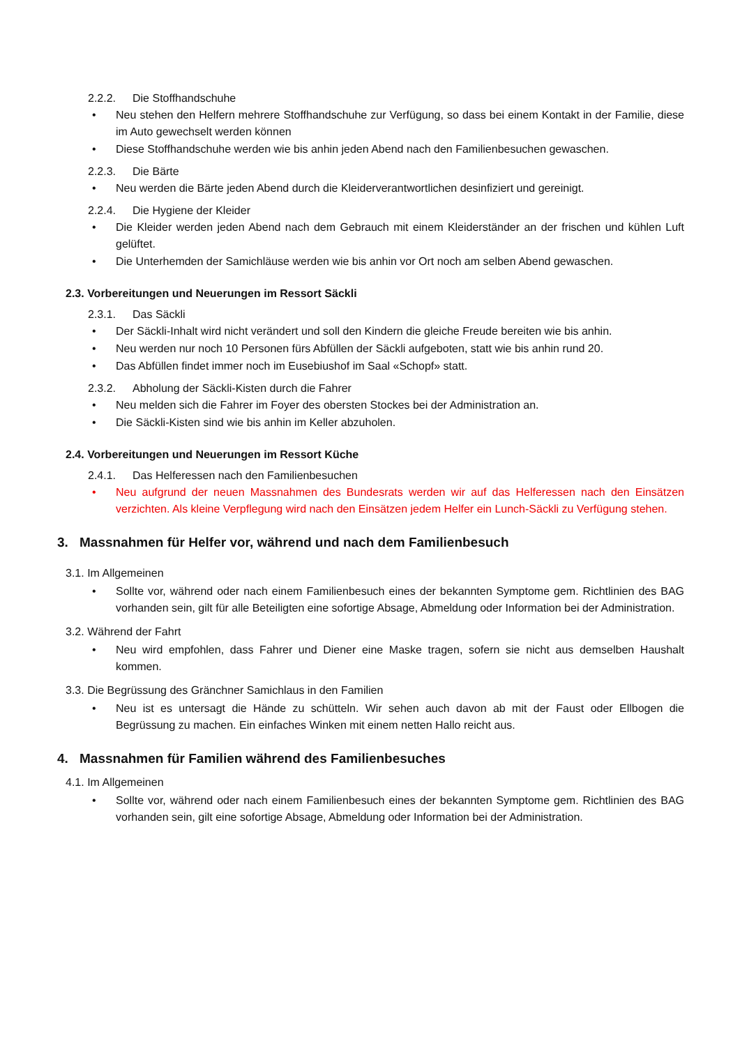2.2.2. Die Stoffhandschuhe
• Neu stehen den Helfern mehrere Stoffhandschuhe zur Verfügung, so dass bei einem Kontakt in der Familie, diese im Auto gewechselt werden können
• Diese Stoffhandschuhe werden wie bis anhin jeden Abend nach den Familienbesuchen gewaschen.
2.2.3. Die Bärte
• Neu werden die Bärte jeden Abend durch die Kleiderverantwortlichen desinfiziert und gereinigt.
2.2.4. Die Hygiene der Kleider
• Die Kleider werden jeden Abend nach dem Gebrauch mit einem Kleiderständer an der frischen und kühlen Luft gelüftet.
• Die Unterhemden der Samichläuse werden wie bis anhin vor Ort noch am selben Abend gewaschen.
2.3. Vorbereitungen und Neuerungen im Ressort Säckli
2.3.1. Das Säckli
• Der Säckli-Inhalt wird nicht verändert und soll den Kindern die gleiche Freude bereiten wie bis anhin.
• Neu werden nur noch 10 Personen fürs Abfüllen der Säckli aufgeboten, statt wie bis anhin rund 20.
• Das Abfüllen findet immer noch im Eusebiushof im Saal «Schopf» statt.
2.3.2. Abholung der Säckli-Kisten durch die Fahrer
• Neu melden sich die Fahrer im Foyer des obersten Stockes bei der Administration an.
• Die Säckli-Kisten sind wie bis anhin im Keller abzuholen.
2.4. Vorbereitungen und Neuerungen im Ressort Küche
2.4.1. Das Helferessen nach den Familienbesuchen
• Neu aufgrund der neuen Massnahmen des Bundesrats werden wir auf das Helferessen nach den Einsätzen verzichten. Als kleine Verpflegung wird nach den Einsätzen jedem Helfer ein Lunch-Säckli zu Verfügung stehen.
3. Massnahmen für Helfer vor, während und nach dem Familienbesuch
3.1. Im Allgemeinen
• Sollte vor, während oder nach einem Familienbesuch eines der bekannten Symptome gem. Richtlinien des BAG vorhanden sein, gilt für alle Beteiligten eine sofortige Absage, Abmeldung oder Information bei der Administration.
3.2. Während der Fahrt
• Neu wird empfohlen, dass Fahrer und Diener eine Maske tragen, sofern sie nicht aus demselben Haushalt kommen.
3.3. Die Begrüssung des Gränchner Samichlaus in den Familien
• Neu ist es untersagt die Hände zu schütteln. Wir sehen auch davon ab mit der Faust oder Ellbogen die Begrüssung zu machen. Ein einfaches Winken mit einem netten Hallo reicht aus.
4. Massnahmen für Familien während des Familienbesuches
4.1. Im Allgemeinen
• Sollte vor, während oder nach einem Familienbesuch eines der bekannten Symptome gem. Richtlinien des BAG vorhanden sein, gilt eine sofortige Absage, Abmeldung oder Information bei der Administration.